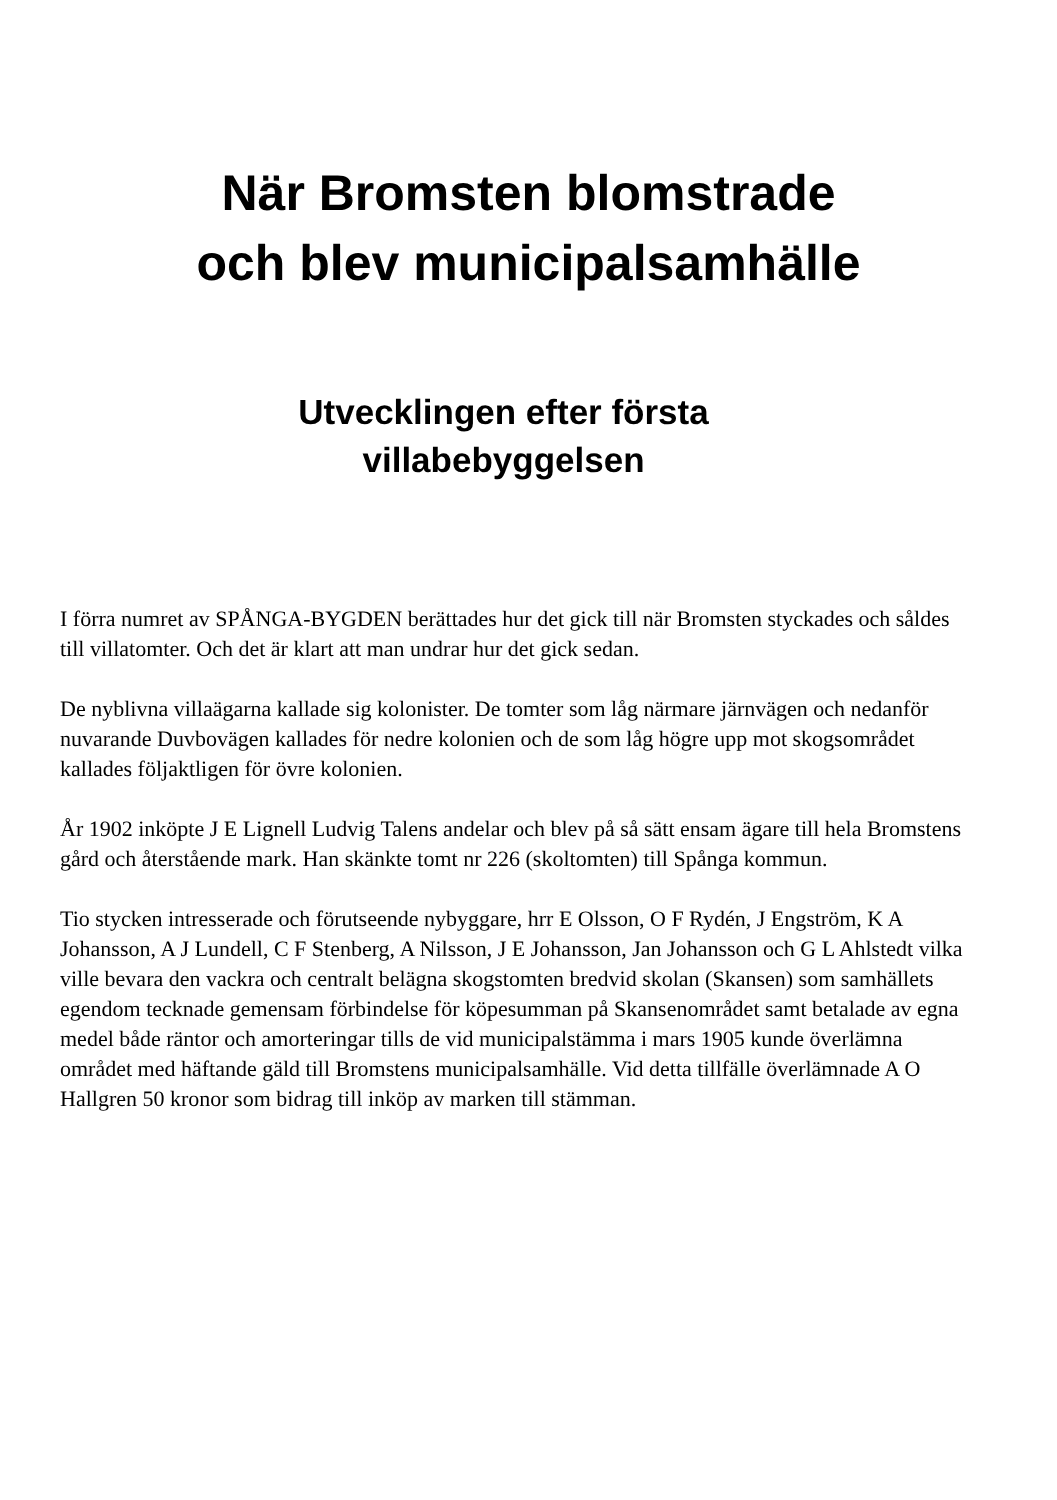När Bromsten blomstrade
och blev municipalsamhälle
Utvecklingen efter första
villabebyggelsen
I förra numret av SPÅNGA-BYGDEN berättades hur det gick till när Bromsten styckades och såldes till villatomter. Och det är klart att man undrar hur det gick sedan.
De nyblivna villaägarna kallade sig kolonister. De tomter som låg närmare järnvägen och nedanför nuvarande Duvbovägen kallades för nedre kolonien och de som låg högre upp mot skogsområdet kallades följaktligen för övre kolonien.
År 1902 inköpte J E Lignell Ludvig Talens andelar och blev på så sätt ensam ägare till hela Bromstens gård och återstående mark. Han skänkte tomt nr 226 (skoltomten) till Spånga kommun.
Tio stycken intresserade och förutseende nybyggare, hrr E Olsson, O F Rydén, J Engström, K A Johansson, A J Lundell, C F Stenberg, A Nilsson, J E Johansson, Jan Johansson och G L Ahlstedt vilka ville bevara den vackra och centralt belägna skogstomten bredvid skolan (Skansen) som samhällets egendom tecknade gemensam förbindelse för köpesumman på Skansenområdet samt betalade av egna medel både räntor och amorteringar tills de vid municipalstämma i mars 1905 kunde överlämna området med häftande gäld till Bromstens municipalsamhälle. Vid detta tillfälle överlämnade A O Hallgren 50 kronor som bidrag till inköp av marken till stämman.